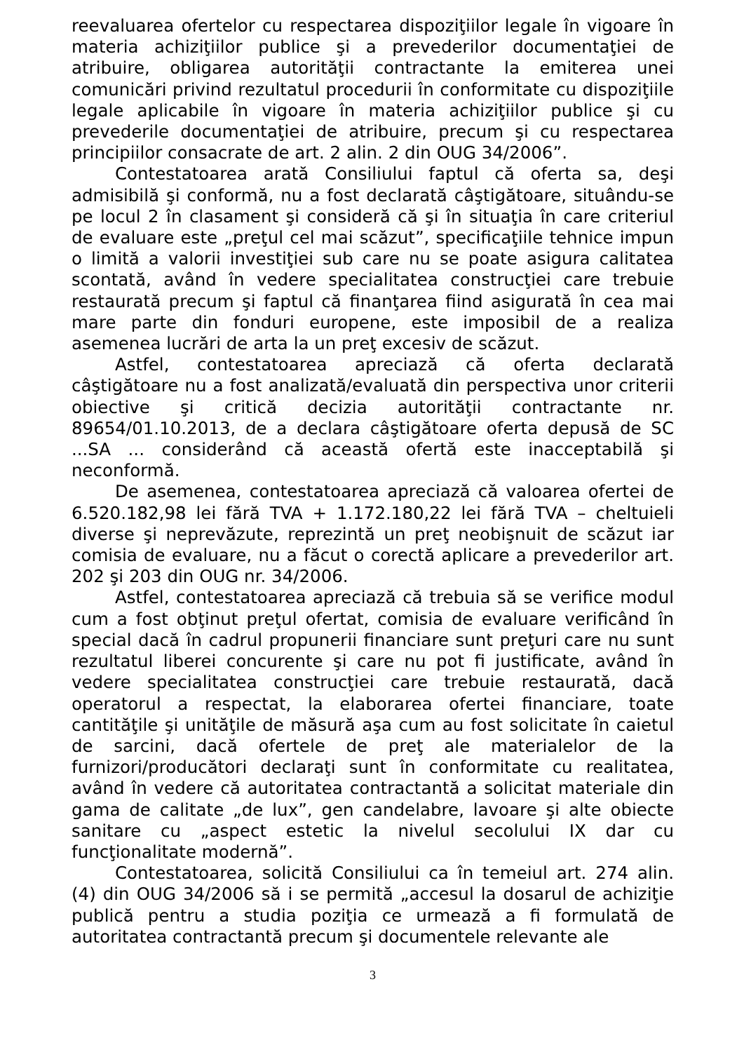reevaluarea ofertelor cu respectarea dispoziţiilor legale în vigoare în materia achiziţiilor publice şi a prevederilor documentaţiei de atribuire, obligarea autorităţii contractante la emiterea unei comunicări privind rezultatul procedurii în conformitate cu dispoziţiile legale aplicabile în vigoare în materia achiziţiilor publice şi cu prevederile documentaţiei de atribuire, precum şi cu respectarea principiilor consacrate de art. 2 alin. 2 din OUG 34/2006”.
Contestatoarea arată Consiliului faptul că oferta sa, deşi admisibilă şi conformă, nu a fost declarată câştigătoare, situându-se pe locul 2 în clasament şi consideră că şi în situaţia în care criteriul de evaluare este „preţul cel mai scăzut”, specificaţiile tehnice impun o limită a valorii investiţiei sub care nu se poate asigura calitatea scontată, având în vedere specialitatea construcţiei care trebuie restaurată precum şi faptul că finanţarea fiind asigurată în cea mai mare parte din fonduri europene, este imposibil de a realiza asemenea lucrări de arta la un preţ excesiv de scăzut.
Astfel, contestatoarea apreciază că oferta declarată câştigătoare nu a fost analizată/evaluată din perspectiva unor criterii obiective şi critică decizia autorităţii contractante nr. 89654/01.10.2013, de a declara câştigătoare oferta depusă de SC ...SA ... considerând că această ofertă este inacceptabilă şi neconformă.
De asemenea, contestatoarea apreciază că valoarea ofertei de 6.520.182,98 lei fără TVA + 1.172.180,22 lei fără TVA – cheltuieli diverse şi neprevăzute, reprezintă un preţ neobişnuit de scăzut iar comisia de evaluare, nu a făcut o corectă aplicare a prevederilor art. 202 şi 203 din OUG nr. 34/2006.
Astfel, contestatoarea apreciază că trebuia să se verifice modul cum a fost obţinut preţul ofertat, comisia de evaluare verificând în special dacă în cadrul propunerii financiare sunt preţuri care nu sunt rezultatul liberei concurente şi care nu pot fi justificate, având în vedere specialitatea construcţiei care trebuie restaurată, dacă operatorul a respectat, la elaborarea ofertei financiare, toate cantităţile şi unităţile de măsură aşa cum au fost solicitate în caietul de sarcini, dacă ofertele de preţ ale materialelor de la furnizori/producători declaraţi sunt în conformitate cu realitatea, având în vedere că autoritatea contractantă a solicitat materiale din gama de calitate „de lux”, gen candelabre, lavoare şi alte obiecte sanitare cu „aspect estetic la nivelul secolului IX dar cu funcţionalitate modernă”.
Contestatoarea, solicită Consiliului ca în temeiul art. 274 alin. (4) din OUG 34/2006 să i se permită „accesul la dosarul de achiziţie publică pentru a studia poziţia ce urmează a fi formulată de autoritatea contractantă precum şi documentele relevante ale
3